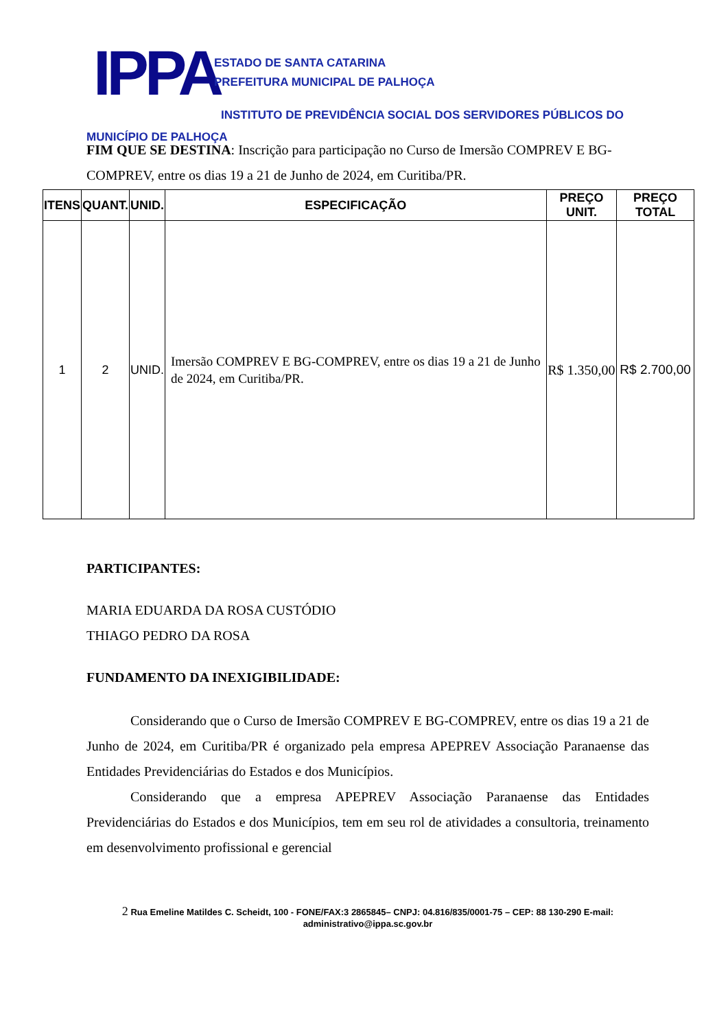IPPA
ESTADO DE SANTA CATARINA
PREFEITURA MUNICIPAL DE PALHOÇA
INSTITUTO DE PREVIDÊNCIA SOCIAL DOS SERVIDORES PÚBLICOS DO
MUNICÍPIO DE PALHOÇA
FIM QUE SE DESTINA: Inscrição para participação no Curso de Imersão COMPREV E BG-COMPREV, entre os dias 19 a 21 de Junho de 2024, em Curitiba/PR.
| ITENS | QUANT. | UNID. | ESPECIFICAÇÃO | PREÇO UNIT. | PREÇO TOTAL |
| --- | --- | --- | --- | --- | --- |
| 1 | 2 | UNID. | Imersão COMPREV E BG-COMPREV, entre os dias 19 a 21 de Junho de 2024, em Curitiba/PR. | R$ 1.350,00 | R$ 2.700,00 |
PARTICIPANTES:
MARIA EDUARDA DA ROSA CUSTÓDIO
THIAGO PEDRO DA ROSA
FUNDAMENTO DA INEXIGIBILIDADE:
Considerando que o Curso de Imersão COMPREV E BG-COMPREV, entre os dias 19 a 21 de Junho de 2024, em Curitiba/PR é organizado pela empresa APEPREV Associação Paranaense das Entidades Previdenciárias do Estados e dos Municípios.
Considerando que a empresa APEPREV Associação Paranaense das Entidades Previdenciárias do Estados e dos Municípios, tem em seu rol de atividades a consultoria, treinamento em desenvolvimento profissional e gerencial
2 Rua Emeline Matildes C. Scheidt, 100 - FONE/FAX:3 2865845– CNPJ: 04.816/835/0001-75 – CEP: 88 130-290 E-mail:
administrativo@ippa.sc.gov.br